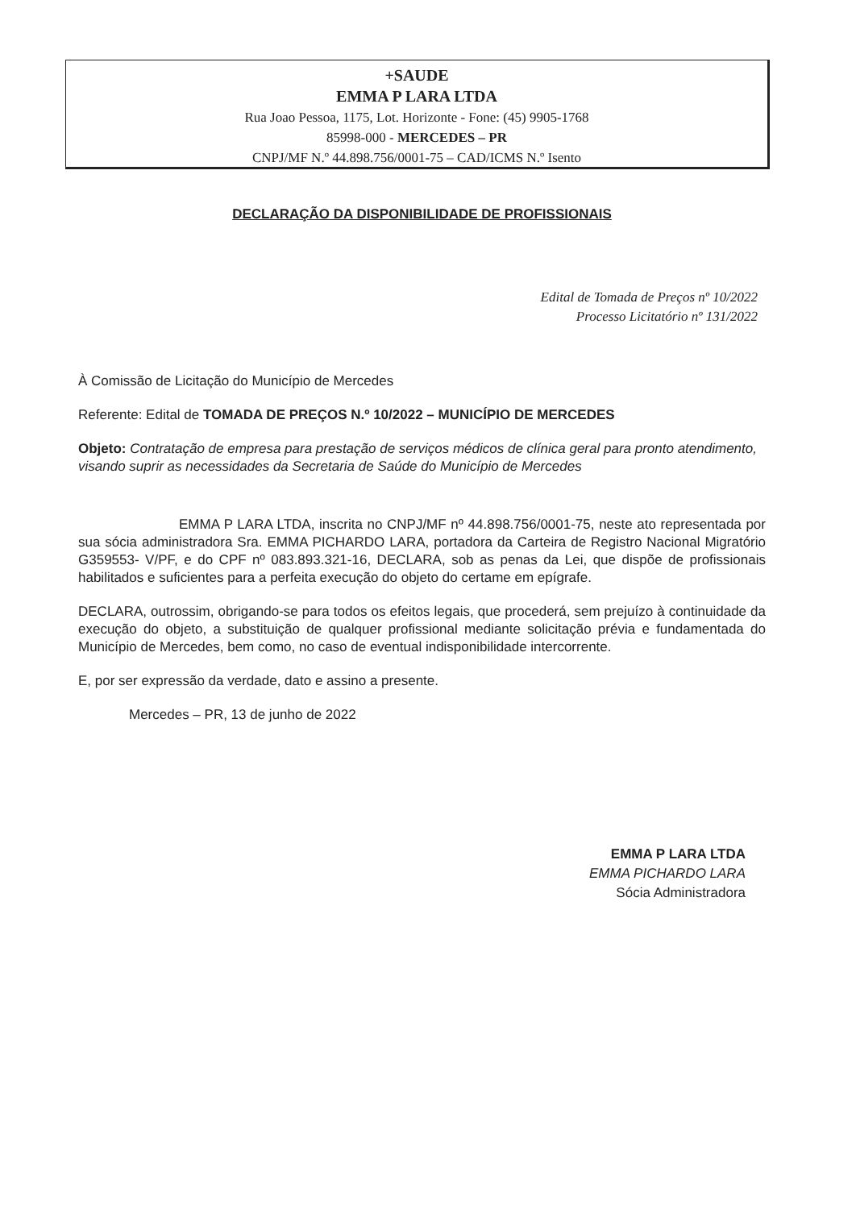+SAUDE
EMMA P LARA LTDA
Rua Joao Pessoa, 1175, Lot. Horizonte - Fone: (45) 9905-1768
85998-000 - MERCEDES – PR
CNPJ/MF N.º 44.898.756/0001-75 – CAD/ICMS N.º Isento
DECLARAÇÃO DA DISPONIBILIDADE DE PROFISSIONAIS
Edital de Tomada de Preços nº 10/2022
Processo Licitatório nº 131/2022
À Comissão de Licitação do Município de Mercedes
Referente: Edital de TOMADA DE PREÇOS N.º 10/2022 – MUNICÍPIO DE MERCEDES
Objeto: Contratação de empresa para prestação de serviços médicos de clínica geral para pronto atendimento, visando suprir as necessidades da Secretaria de Saúde do Município de Mercedes
EMMA P LARA LTDA, inscrita no CNPJ/MF nº 44.898.756/0001-75, neste ato representada por sua sócia administradora Sra. EMMA PICHARDO LARA, portadora da Carteira de Registro Nacional Migratório G359553- V/PF, e do CPF nº 083.893.321-16, DECLARA, sob as penas da Lei, que dispõe de profissionais habilitados e suficientes para a perfeita execução do objeto do certame em epígrafe.
DECLARA, outrossim, obrigando-se para todos os efeitos legais, que procederá, sem prejuízo à continuidade da execução do objeto, a substituição de qualquer profissional mediante solicitação prévia e fundamentada do Município de Mercedes, bem como, no caso de eventual indisponibilidade intercorrente.
E, por ser expressão da verdade, dato e assino a presente.
Mercedes – PR, 13 de junho de 2022
EMMA P LARA LTDA
EMMA PICHARDO LARA
Sócia Administradora